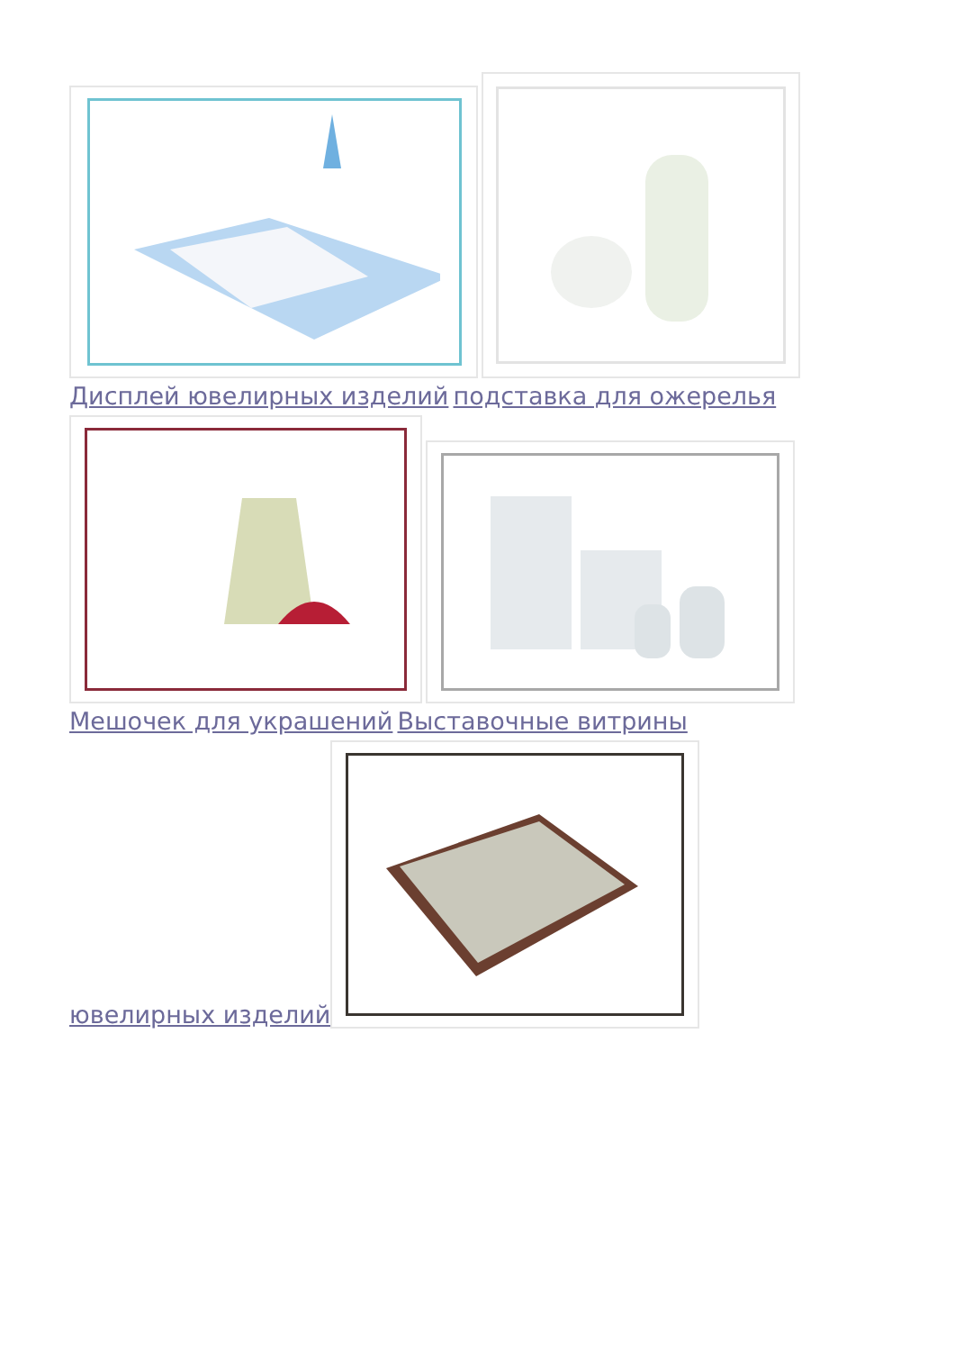Дисплей ювелирных изделий подставка для ожерелья
Мешочек для украшений Выставочные витрины
ювелирных изделий